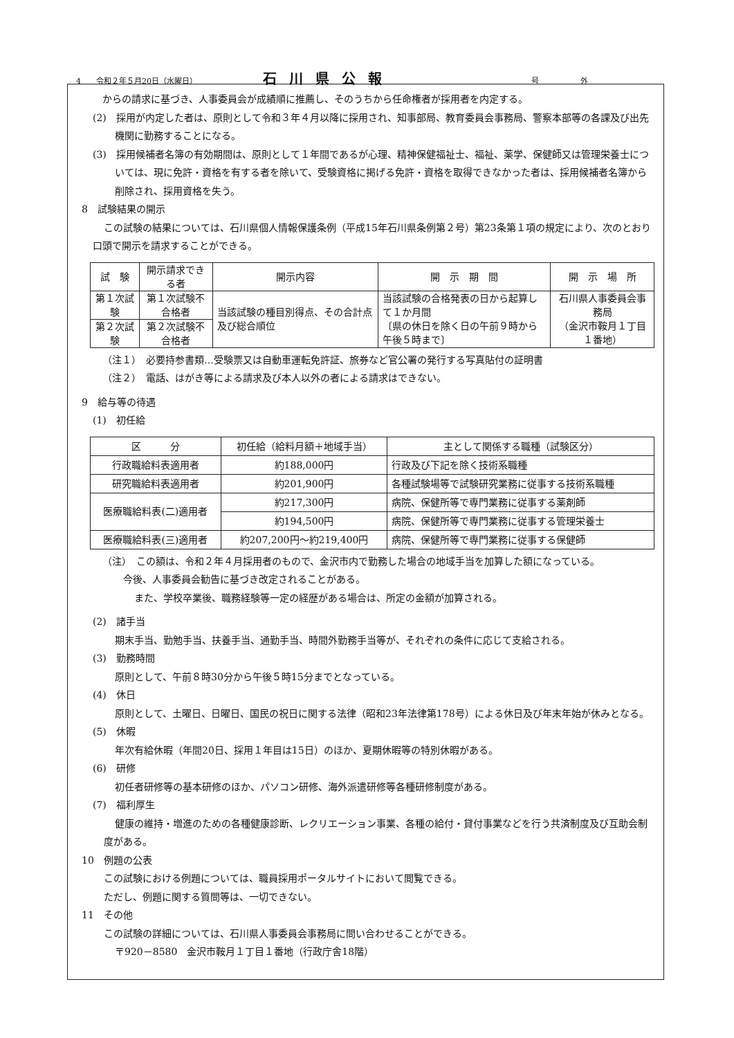4　　令和２年５月20日（水曜日） 石川県公報 号外
からの請求に基づき、人事委員会が成績順に推薦し、そのうちから任命権者が採用者を内定する。
(2)　採用が内定した者は、原則として令和３年４月以降に採用され、知事部局、教育委員会事務局、警察本部等の各課及び出先機関に勤務することになる。
(3)　採用候補者名簿の有効期間は、原則として１年間であるが心理、精神保健福祉士、福祉、薬学、保健師又は管理栄養士については、現に免許・資格を有する者を除いて、受験資格に掲げる免許・資格を取得できなかった者は、採用候補者名簿から削除され、採用資格を失う。
8　試験結果の開示
この試験の結果については、石川県個人情報保護条例（平成15年石川県条例第２号）第23条第１項の規定により、次のとおり口頭で開示を請求することができる。
| 試 験 | 開示請求できる者 | 開示内容 | 開 示 期 間 | 開 示 場 所 |
| --- | --- | --- | --- | --- |
| 第１次試験 | 第１次試験不合格者 | 当該試験の種目別得点、その合計点及び総合順位 | 当該試験の合格発表の日から起算して１か月間 〔県の休日を除く日の午前９時から午後５時まで〕 | 石川県人事委員会事務局 （金沢市鞍月１丁目１番地） |
| 第２次試験 | 第２次試験不合格者 | | | |
（注１）　必要持参書類…受験票又は自動車運転免許証、旅券など官公署の発行する写真貼付の証明書
（注２）　電話、はがき等による請求及び本人以外の者による請求はできない。
9　給与等の待遇
(1)　初任給
| 区 分 | 初任給（給料月額＋地域手当） | 主として関係する職種（試験区分） |
| --- | --- | --- |
| 行政職給料表適用者 | 約188,000円 | 行政及び下記を除く技術系職種 |
| 研究職給料表適用者 | 約201,900円 | 各種試験場等で試験研究業務に従事する技術系職種 |
| 医療職給料表(二)適用者 | 約217,300円 | 病院、保健所等で専門業務に従事する薬剤師 |
| | 約194,500円 | 病院、保健所等で専門業務に従事する管理栄養士 |
| 医療職給料表(三)適用者 | 約207,200円～約219,400円 | 病院、保健所等で専門業務に従事する保健師 |
（注）　この額は、令和２年４月採用者のもので、金沢市内で勤務した場合の地域手当を加算した額になっている。
今後、人事委員会勧告に基づき改定されることがある。
また、学校卒業後、職務経験等一定の経歴がある場合は、所定の金額が加算される。
(2)　諸手当
期末手当、勤勉手当、扶養手当、通勤手当、時間外勤務手当等が、それぞれの条件に応じて支給される。
(3)　勤務時間
原則として、午前８時30分から午後５時15分までとなっている。
(4)　休日
原則として、土曜日、日曜日、国民の祝日に関する法律（昭和23年法律第178号）による休日及び年末年始が休みとなる。
(5)　休暇
年次有給休暇（年間20日、採用１年目は15日）のほか、夏期休暇等の特別休暇がある。
(6)　研修
初任者研修等の基本研修のほか、パソコン研修、海外派遣研修等各種研修制度がある。
(7)　福利厚生
健康の維持・増進のための各種健康診断、レクリエーション事業、各種の給付・貸付事業などを行う共済制度及び互助会制度がある。
10　例題の公表
この試験における例題については、職員採用ポータルサイトにおいて閲覧できる。
ただし、例題に関する質問等は、一切できない。
11　その他
この試験の詳細については、石川県人事委員会事務局に問い合わせることができる。
〒920－8580　金沢市鞍月１丁目１番地（行政庁舎18階）